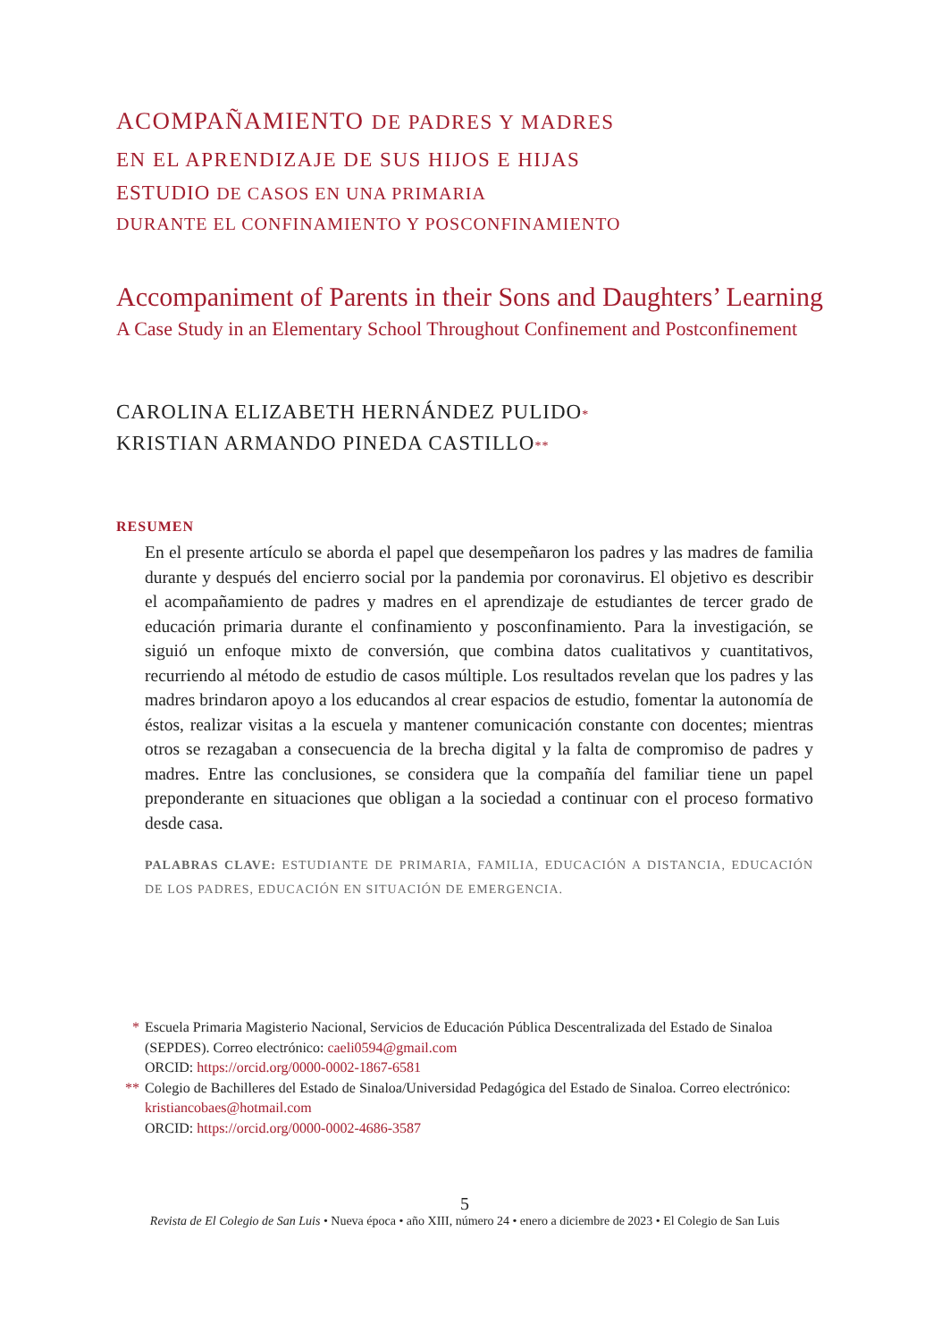ACOMPAÑAMIENTO DE PADRES Y MADRES
EN EL APRENDIZAJE DE SUS HIJOS E HIJAS
ESTUDIO DE CASOS EN UNA PRIMARIA
DURANTE EL CONFINAMIENTO Y POSCONFINAMIENTO
Accompaniment of Parents in their Sons and Daughters’ Learning
A Case Study in an Elementary School Throughout Confinement and Postconfinement
CAROLINA ELIZABETH HERNÁNDEZ PULIDO*
KRISTIAN ARMANDO PINEDA CASTILLO**
RESUMEN
En el presente artículo se aborda el papel que desempeñaron los padres y las madres de familia durante y después del encierro social por la pandemia por coronavirus. El objetivo es describir el acompañamiento de padres y madres en el aprendizaje de estudiantes de tercer grado de educación primaria durante el confinamiento y posconfinamiento. Para la investigación, se siguió un enfoque mixto de conversión, que combina datos cualitativos y cuantitativos, recurriendo al método de estudio de casos múltiple. Los resultados revelan que los padres y las madres brindaron apoyo a los educandos al crear espacios de estudio, fomentar la autonomía de éstos, realizar visitas a la escuela y mantener comunicación constante con docentes; mientras otros se rezagaban a consecuencia de la brecha digital y la falta de compromiso de padres y madres. Entre las conclusiones, se considera que la compañía del familiar tiene un papel preponderante en situaciones que obligan a la sociedad a continuar con el proceso formativo desde casa.
PALABRAS CLAVE: ESTUDIANTE DE PRIMARIA, FAMILIA, EDUCACIÓN A DISTANCIA, EDUCACIÓN DE LOS PADRES, EDUCACIÓN EN SITUACIÓN DE EMERGENCIA.
* Escuela Primaria Magisterio Nacional, Servicios de Educación Pública Descentralizada del Estado de Sinaloa (SEPDES). Correo electrónico: caeli0594@gmail.com
ORCID: https://orcid.org/0000-0002-1867-6581
** Colegio de Bachilleres del Estado de Sinaloa/Universidad Pedagógica del Estado de Sinaloa. Correo electrónico: kristiancobaes@hotmail.com
ORCID: https://orcid.org/0000-0002-4686-3587
5
Revista de El Colegio de San Luis • Nueva época • año XIII, número 24 • enero a diciembre de 2023 • El Colegio de San Luis